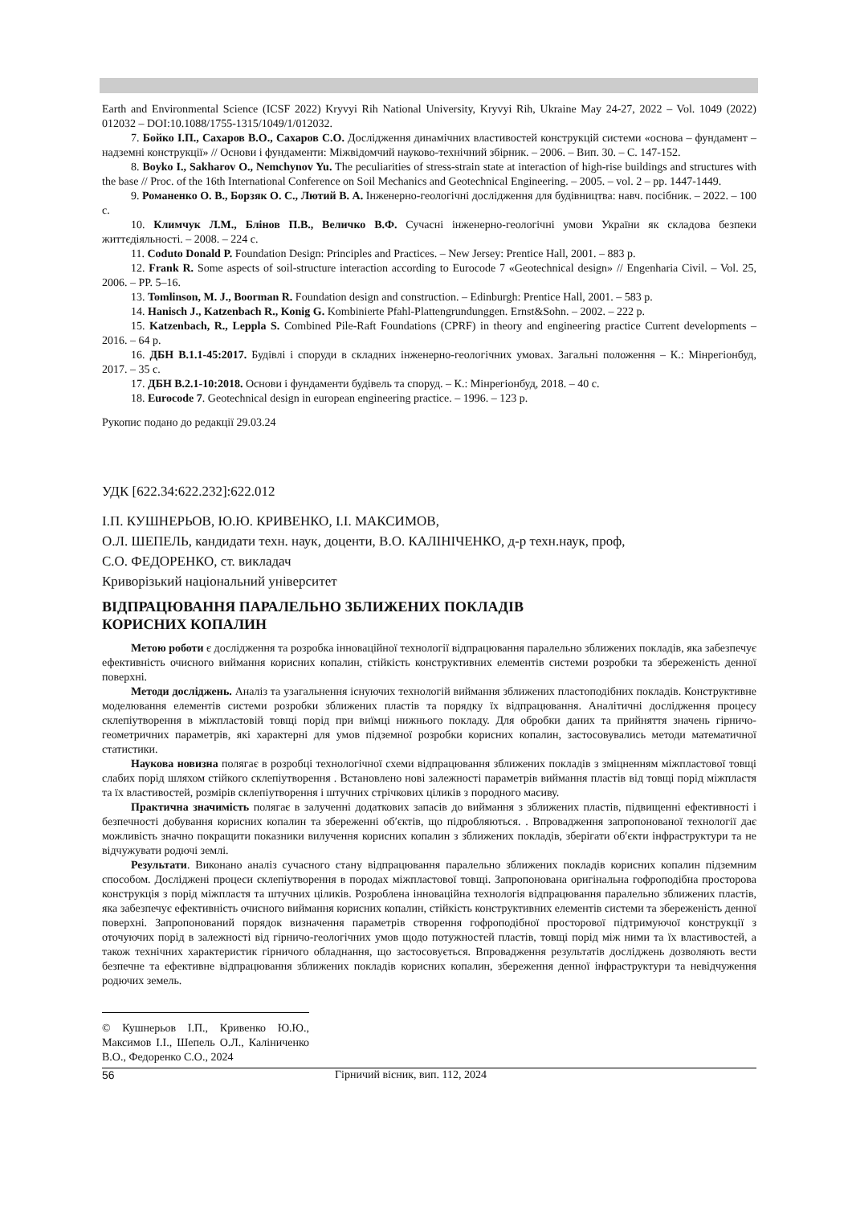Earth and Environmental Science (ICSF 2022) Kryvyi Rih National University, Kryvyi Rih, Ukraine May 24-27, 2022 – Vol. 1049 (2022) 012032 – DOI:10.1088/1755-1315/1049/1/012032.
7. Бойко І.П., Сахаров В.О., Сахаров С.О. Дослідження динамічних властивостей конструкцій системи «основа – фундамент – надземні конструкції» // Основи і фундаменти: Міжвідомчий науково-технічний збірник. – 2006. – Вип. 30. – С. 147-152.
8. Boyko I., Sakharov O., Nemchynov Yu. The peculiarities of stress-strain state at interaction of high-rise buildings and structures with the base // Proc. of the 16th International Conference on Soil Mechanics and Geotechnical Engineering. – 2005. – vol. 2 – pp. 1447-1449.
9. Романенко О. В., Борзяк О. С., Лютий В. А. Інженерно-геологічні дослідження для будівництва: навч. посібник. – 2022. – 100 с.
10. Климчук Л.М., Блінов П.В., Величко В.Ф. Сучасні інженерно-геологічні умови України як складова безпеки життєдіяльності. – 2008. – 224 с.
11. Coduto Donald P. Foundation Design: Principles and Practices. – New Jersey: Prentice Hall, 2001. – 883 p.
12. Frank R. Some aspects of soil-structure interaction according to Eurocode 7 «Geotechnical design» // Engenharia Civil. – Vol. 25, 2006. – PP. 5–16.
13. Tomlinson, M. J., Boorman R. Foundation design and construction. – Edinburgh: Prentice Hall, 2001. – 583 p.
14. Hanisch J., Katzenbach R., Konig G. Kombinierte Pfahl-Plattengrundunggen. Ernst&Sohn. – 2002. – 222 p.
15. Katzenbach, R., Leppla S. Combined Pile-Raft Foundations (CPRF) in theory and engineering practice Current developments – 2016. – 64 p.
16. ДБН В.1.1-45:2017. Будівлі і споруди в складних інженерно-геологічних умовах. Загальні положення – К.: Мінрегіонбуд, 2017. – 35 с.
17. ДБН В.2.1-10:2018. Основи і фундаменти будівель та споруд. – К.: Мінрегіонбуд, 2018. – 40 с.
18. Eurocode 7. Geotechnical design in european engineering practice. – 1996. – 123 p.
Рукопис подано до редакції 29.03.24
УДК [622.34:622.232]:622.012
І.П. КУШНЕРЬОВ, Ю.Ю. КРИВЕНКО, І.І. МАКСИМОВ,
О.Л. ШЕПЕЛЬ, кандидати техн. наук, доценти, В.О. КАЛІНІЧЕНКО, д-р техн.наук, проф,
С.О. ФЕДОРЕНКО, ст. викладач
Криворізький національний університет
ВІДПРАЦЮВАННЯ ПАРАЛЕЛЬНО ЗБЛИЖЕНИХ ПОКЛАДІВ
КОРИСНИХ КОПАЛИН
Метою роботи є дослідження та розробка інноваційної технології відпрацювання паралельно зближених покладів, яка забезпечує ефективність очисного виймання корисних копалин, стійкість конструктивних елементів системи розробки та збереженість денної поверхні.
Методи досліджень. Аналіз та узагальнення існуючих технологій виймання зближених пластоподібних покладів. Конструктивне моделювання елементів системи розробки зближених пластів та порядку їх відпрацювання. Аналітичні дослідження процесу склепіутворення в міжпластовій товщі порід при виїмці нижнього покладу. Для обробки даних та прийняття значень гірничо-геометричних параметрів, які характерні для умов підземної розробки корисних копалин, застосовувались методи математичної статистики.
Наукова новизна полягає в розробці технологічної схеми відпрацювання зближених покладів з зміцненням міжпластової товщі слабих порід шляхом стійкого склепіутворення . Встановлено нові залежності параметрів виймання пластів від товщі порід міжпластя та їх властивостей, розмірів склепіутворення і штучних стрічкових ціликів з породного масиву.
Практична значимість полягає в залученні додаткових запасів до виймання з зближених пластів, підвищенні ефективності і безпечності добування корисних копалин та збереженні об′єктів, що підробляються. . Впровадження запропонованої технології дає можливість значно покращити показники вилучення корисних копалин з зближених покладів, зберігати об′єкти інфраструктури та не відчужувати родючі землі.
Результати. Виконано аналіз сучасного стану відпрацювання паралельно зближених покладів корисних копалин підземним способом. Досліджені процеси склепіутворення в породах міжпластової товщі. Запропонована оригінальна гофроподібна просторова конструкція з порід міжпластя та штучних ціликів. Розроблена інноваційна технологія відпрацювання паралельно зближених пластів, яка забезпечує ефективність очисного виймання корисних копалин, стійкість конструктивних елементів системи та збереженість денної поверхні. Запропонований порядок визначення параметрів створення гофроподібної просторової підтримуючої конструкції з оточуючих порід в залежності від гірничо-геологічних умов щодо потужностей пластів, товщі порід між ними та їх властивостей, а також технічних характеристик гірничого обладнання, що застосовується. Впровадження результатів досліджень дозволяють вести безпечне та ефективне відпрацювання зближених покладів корисних копалин, збереження денної інфраструктури та невідчуження родючих земель.
© Кушнерьов І.П., Кривенко Ю.Ю., Максимов І.І., Шепель О.Л., Каліниченко В.О., Федоренко С.О., 2024
56 Гірничий вісник, вип. 112, 2024